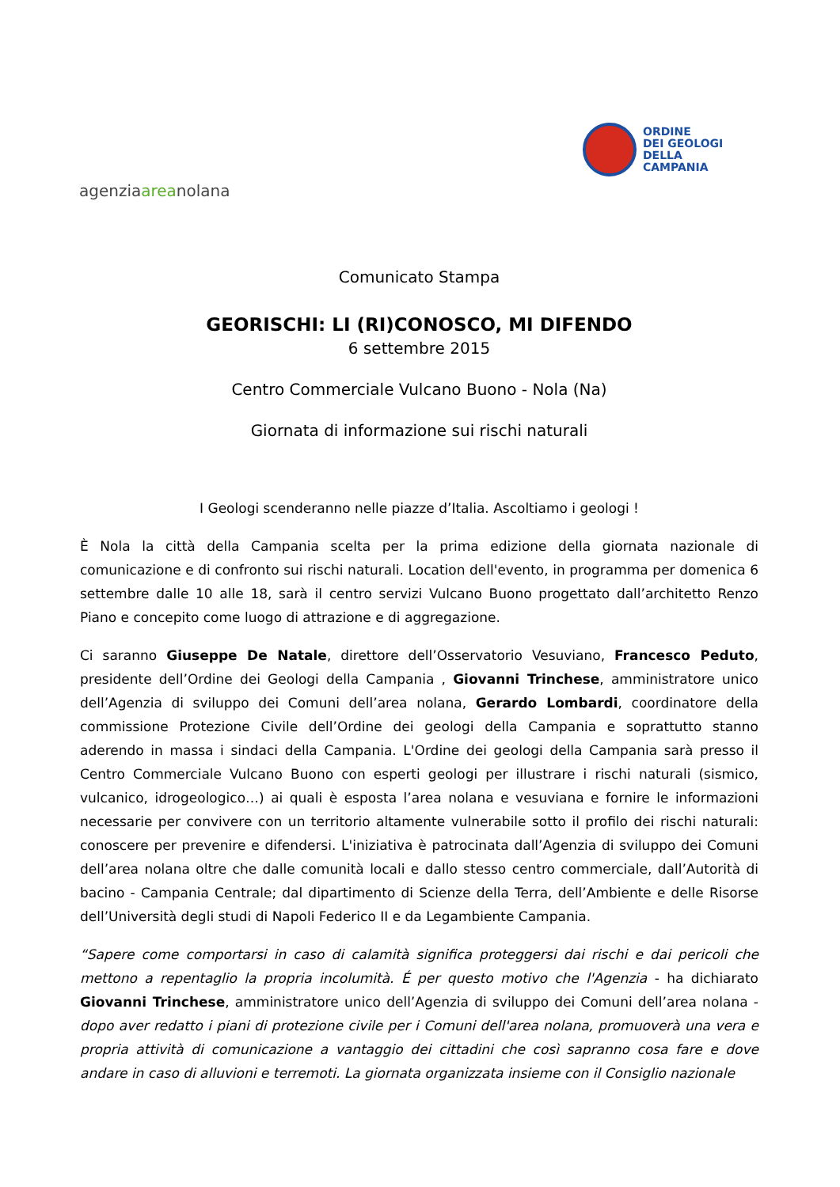agenziaareanolana
ORDINE
DEI GEOLOGI
DELLA
CAMPANIA
Comunicato Stampa
GEORISCHI: LI (RI)CONOSCO, MI DIFENDO
6 settembre 2015
Centro Commerciale Vulcano Buono - Nola (Na)
Giornata di informazione sui rischi naturali
I Geologi scenderanno nelle piazze d’Italia. Ascoltiamo i geologi !
È Nola la città della Campania scelta per la prima edizione della giornata nazionale di comunicazione e di confronto sui rischi naturali. Location dell'evento, in programma per domenica 6 settembre dalle 10 alle 18, sarà il centro servizi Vulcano Buono progettato dall’architetto Renzo Piano e concepito come luogo di attrazione e di aggregazione.
Ci saranno Giuseppe De Natale, direttore dell’Osservatorio Vesuviano, Francesco Peduto, presidente dell’Ordine dei Geologi della Campania , Giovanni Trinchese, amministratore unico dell’Agenzia di sviluppo dei Comuni dell’area nolana, Gerardo Lombardi, coordinatore della commissione Protezione Civile dell’Ordine dei geologi della Campania e soprattutto stanno aderendo in massa i sindaci della Campania. L'Ordine dei geologi della Campania sarà presso il Centro Commerciale Vulcano Buono con esperti geologi per illustrare i rischi naturali (sismico, vulcanico, idrogeologico…) ai quali è esposta l’area nolana e vesuviana e fornire le informazioni necessarie per convivere con un territorio altamente vulnerabile sotto il profilo dei rischi naturali: conoscere per prevenire e difendersi. L'iniziativa è patrocinata dall’Agenzia di sviluppo dei Comuni dell’area nolana oltre che dalle comunità locali e dallo stesso centro commerciale, dall’Autorità di bacino - Campania Centrale; dal dipartimento di Scienze della Terra, dell’Ambiente e delle Risorse dell’Università degli studi di Napoli Federico II e da Legambiente Campania.
“Sapere come comportarsi in caso di calamità significa proteggersi dai rischi e dai pericoli che mettono a repentaglio la propria incolumità. É per questo motivo che l'Agenzia - ha dichiarato Giovanni Trinchese, amministratore unico dell’Agenzia di sviluppo dei Comuni dell’area nolana - dopo aver redatto i piani di protezione civile per i Comuni dell'area nolana, promuoverà una vera e propria attività di comunicazione a vantaggio dei cittadini che così sapranno cosa fare e dove andare in caso di alluvioni e terremoti. La giornata organizzata insieme con il Consiglio nazionale